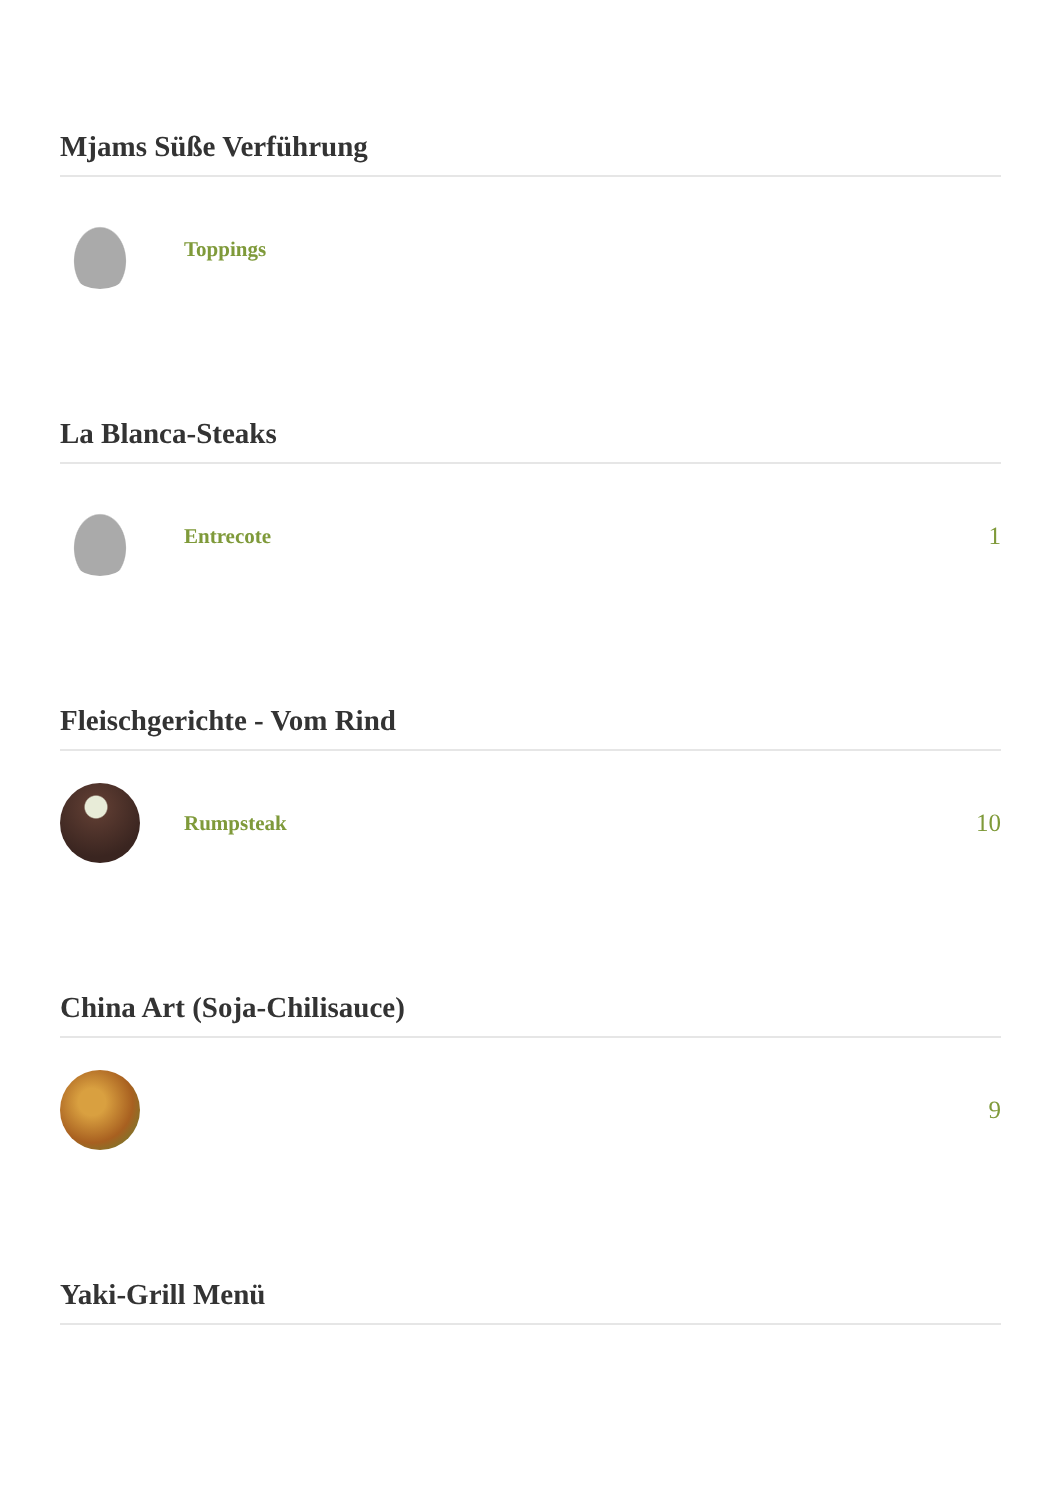Mjams Süße Verführung
Toppings
La Blanca-Steaks
Entrecote
1
Fleischgerichte - Vom Rind
Rumpsteak
10
China Art (Soja-Chilisauce)
9
Yaki-Grill Menü